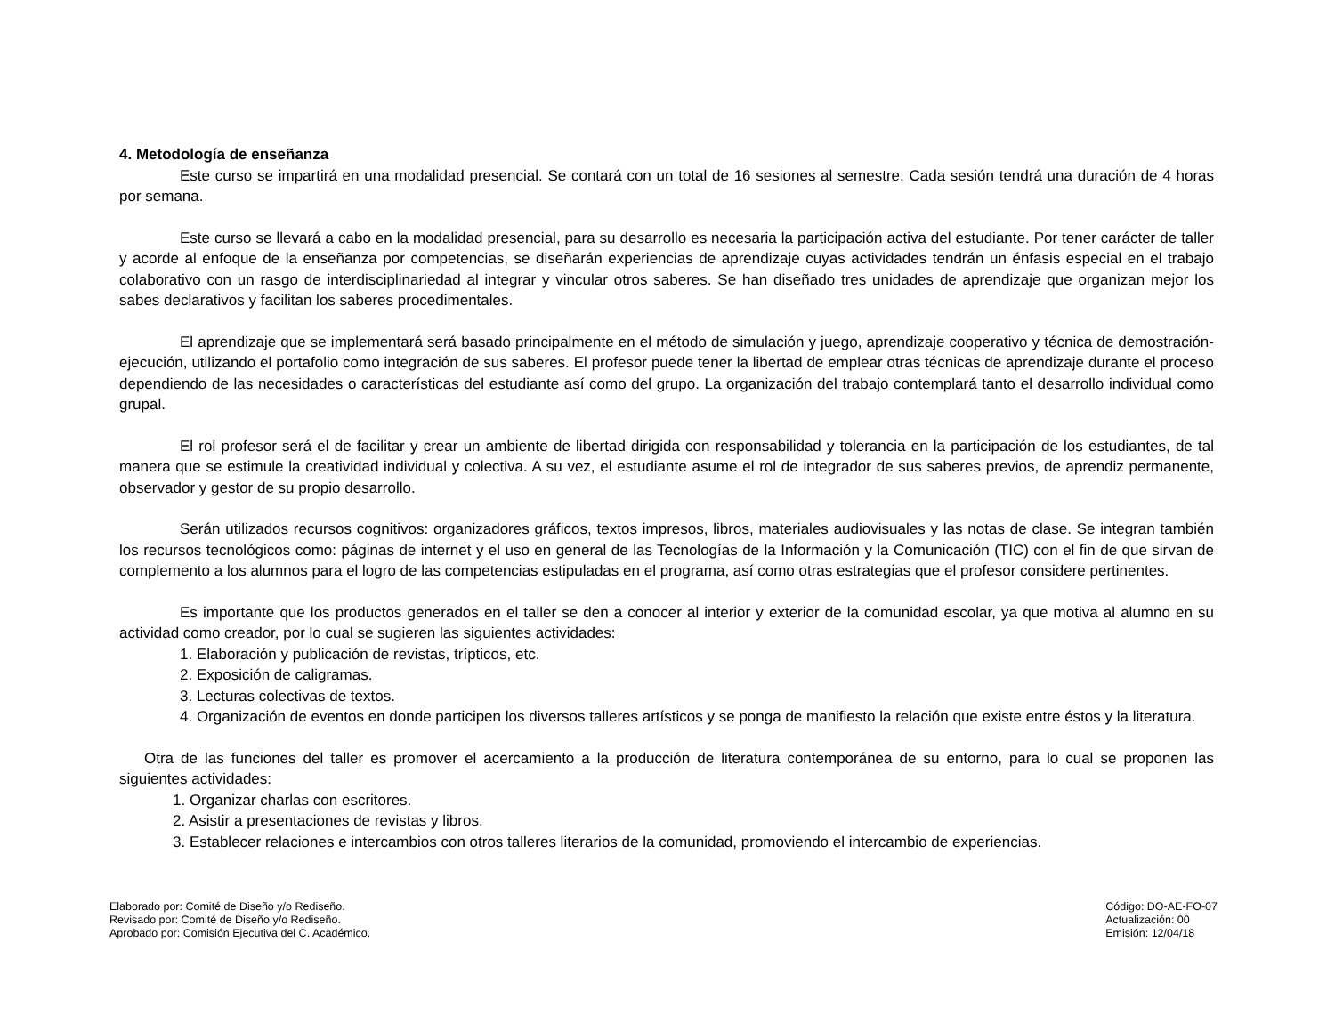4. Metodología de enseñanza
Este curso se impartirá en una modalidad presencial. Se contará con un total de 16 sesiones al semestre. Cada sesión tendrá una duración de 4 horas por semana.
Este curso se llevará a cabo en la modalidad presencial, para su desarrollo es necesaria la participación activa del estudiante. Por tener carácter de taller y acorde al enfoque de la enseñanza por competencias, se diseñarán experiencias de aprendizaje cuyas actividades tendrán un énfasis especial en el trabajo colaborativo con un rasgo de interdisciplinariedad al integrar y vincular otros saberes. Se han diseñado tres unidades de aprendizaje que organizan mejor los sabes declarativos y facilitan los saberes procedimentales.
El aprendizaje que se implementará será basado principalmente en el método de simulación y juego, aprendizaje cooperativo y técnica de demostración-ejecución, utilizando el portafolio como integración de sus saberes. El profesor puede tener la libertad de emplear otras técnicas de aprendizaje durante el proceso dependiendo de las necesidades o características del estudiante así como del grupo. La organización del trabajo contemplará tanto el desarrollo individual como grupal.
El rol profesor será el de facilitar y crear un ambiente de libertad dirigida con responsabilidad y tolerancia en la participación de los estudiantes, de tal manera que se estimule la creatividad individual y colectiva. A su vez, el estudiante asume el rol de integrador de sus saberes previos, de aprendiz permanente, observador y gestor de su propio desarrollo.
Serán utilizados recursos cognitivos: organizadores gráficos, textos impresos, libros, materiales audiovisuales y las notas de clase. Se integran también los recursos tecnológicos como: páginas de internet y el uso en general de las Tecnologías de la Información y la Comunicación (TIC) con el fin de que sirvan de complemento a los alumnos para el logro de las competencias estipuladas en el programa, así como otras estrategias que el profesor considere pertinentes.
Es importante que los productos generados en el taller se den a conocer al interior y exterior de la comunidad escolar, ya que motiva al alumno en su actividad como creador, por lo cual se sugieren las siguientes actividades:
1. Elaboración y publicación de revistas, trípticos, etc.
2. Exposición de caligramas.
3. Lecturas colectivas de textos.
4. Organización de eventos en donde participen los diversos talleres artísticos y se ponga de manifiesto la relación que existe entre éstos y la literatura.
Otra de las funciones del taller es promover el acercamiento a la producción de literatura contemporánea de su entorno, para lo cual se proponen las siguientes actividades:
1. Organizar charlas con escritores.
2. Asistir a presentaciones de revistas y libros.
3. Establecer relaciones e intercambios con otros talleres literarios de la comunidad, promoviendo el intercambio de experiencias.
Elaborado por: Comité de Diseño y/o Rediseño.
Revisado por: Comité de Diseño y/o Rediseño.
Aprobado por: Comisión Ejecutiva del C. Académico.
Código: DO-AE-FO-07
Actualización: 00
Emisión: 12/04/18